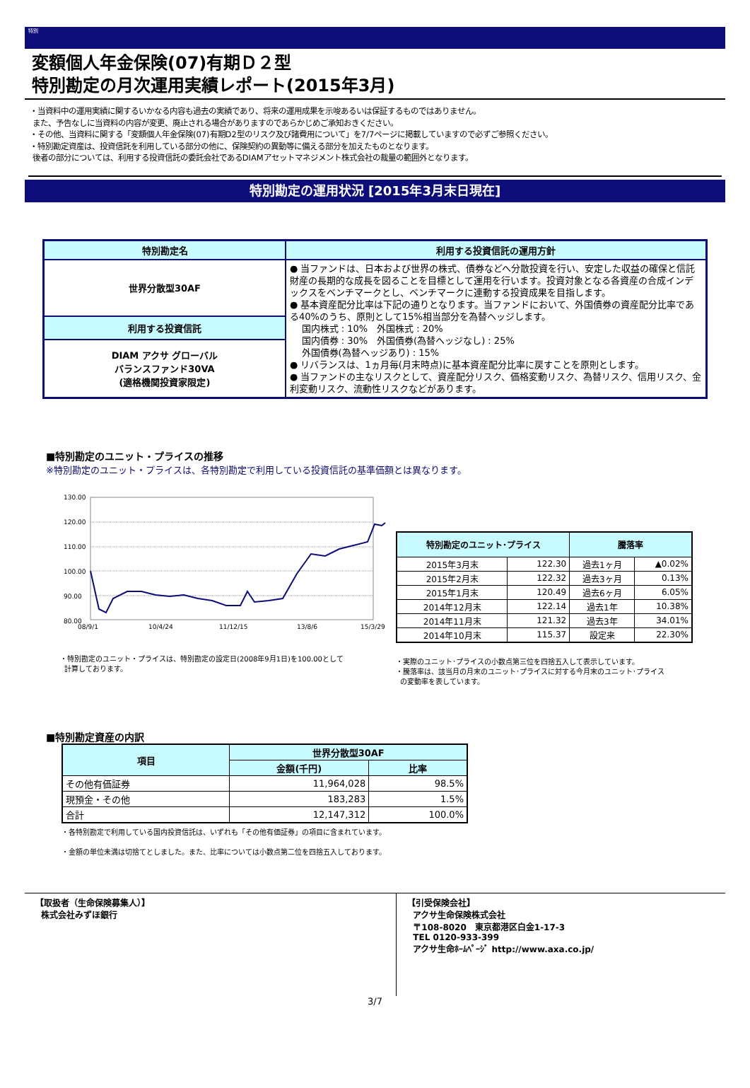特別
変額個人年金保険(07)有期Ｄ２型
特別勘定の月次運用実績レポート(2015年3月)
・当資料中の運用実績に関するいかなる内容も過去の実績であり、将来の運用成果を示唆あるいは保証するものではありません。
また、予告なしに当資料の内容が変更、廃止される場合がありますのであらかじめご承知おきください。
・その他、当資料に関する「変額個人年金保険(07)有期D2型のリスク及び諸費用について」を7/7ページに掲載していますので必ずご参照ください。
・特別勘定資産は、投資信託を利用している部分の他に、保険契約の異動等に備える部分を加えたものとなります。
後者の部分については、利用する投資信託の委託会社であるDIAMアセットマネジメント株式会社の裁量の範囲外となります。
特別勘定の運用状況 [2015年3月末日現在]
| 特別勘定名 | 利用する投資信託の運用方針 |
| 世界分散型30AF | ● 当ファンドは、日本および世界の株式、債券などへ分散投資を行い、安定した収益の確保と信託財産の長期的な成長を図ることを目標として運用を行います。投資対象となる各資産の合成インデックスをベンチマークとし、ベンチマークに連動する投資成果を目指します。 ● 基本資産配分比率は下記の通りとなります。当ファンドにおいて、外国債券の資産配分比率である40%のうち、原則として15%相当部分を為替ヘッジします。 国内株式 : 10% 外国株式 : 20% 国内債券 : 30% 外国債券(為替ヘッジなし) : 25% 外国債券(為替ヘッジあり) : 15% ● リバランスは、1ヵ月毎(月末時点)に基本資産配分比率に戻すことを原則とします。 ● 当ファンドの主なリスクとして、資産配分リスク、価格変動リスク、為替リスク、信用リスク、金利変動リスク、流動性リスクなどがあります。 |
| 利用する投資信託 | |
| DIAM アクサ グローバル バランスファンド30VA (適格機関投資家限定) | |
■特別勘定のユニット・プライスの推移
※特別勘定のユニット・プライスは、各特別勘定で利用している投資信託の基準価額とは異なります。
130.00
120.00
110.00
100.00
90.00
80.00
08/9/1
10/4/24
11/12/15
13/8/6
15/3/29
・特別勘定のユニット・プライスは、特別勘定の設定日(2008年9月1日)を100.00として
計算しております。
| 特別勘定のユニット･プライス | | 騰落率 | |
| 2015年3月末 | 122.30 | 過去1ヶ月 | ▲0.02% |
| 2015年2月末 | 122.32 | 過去3ヶ月 | 0.13% |
| 2015年1月末 | 120.49 | 過去6ヶ月 | 6.05% |
| 2014年12月末 | 122.14 | 過去1年 | 10.38% |
| 2014年11月末 | 121.32 | 過去3年 | 34.01% |
| 2014年10月末 | 115.37 | 設定来 | 22.30% |
・実際のユニット･プライスの小数点第三位を四捨五入して表示しています。
・騰落率は、該当月の月末のユニット･プライスに対する今月末のユニット･プライス
の変動率を表しています。
■特別勘定資産の内訳
| 項目 | 世界分散型30AF | |
| | 金額(千円) | 比率 |
| その他有価証券 | 11,964,028 | 98.5% |
| 現預金・その他 | 183,283 | 1.5% |
| 合計 | 12,147,312 | 100.0% |
・各特別勘定で利用している国内投資信託は、いずれも「その他有価証券」の項目に含まれています。
・金額の単位未満は切捨てとしました。また、比率については小数点第二位を四捨五入しております。
【取扱者（生命保険募集人）】
株式会社みずほ銀行
【引受保険会社】
アクサ生命保険株式会社
〒108-8020　東京都港区白金1-17-3
TEL 0120-933-399
アクサ生命ﾎｰﾑﾍﾟｰｼﾞ http://www.axa.co.jp/
3/7